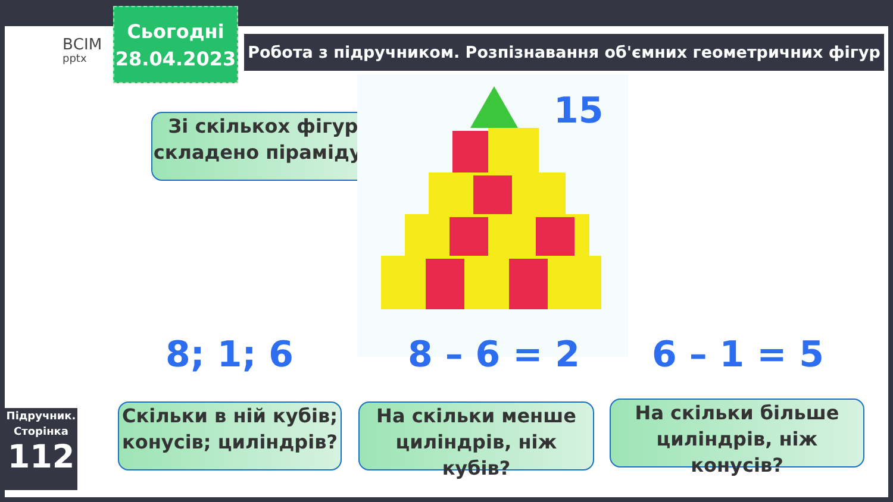ВСІМ
pptx
Сьогодні
28.04.2023
Робота з підручником. Розпізнавання об'ємних геометричних фігур
Зі скількох фігур складено піраміду?
15
8; 1; 6 8 – 6 = 2 6 – 1 = 5
Скільки в ній кубів; конусів; циліндрів?
На скільки менше циліндрів, ніж кубів?
На скільки більше циліндрів, ніж конусів?
Підручник.
Сторінка
112